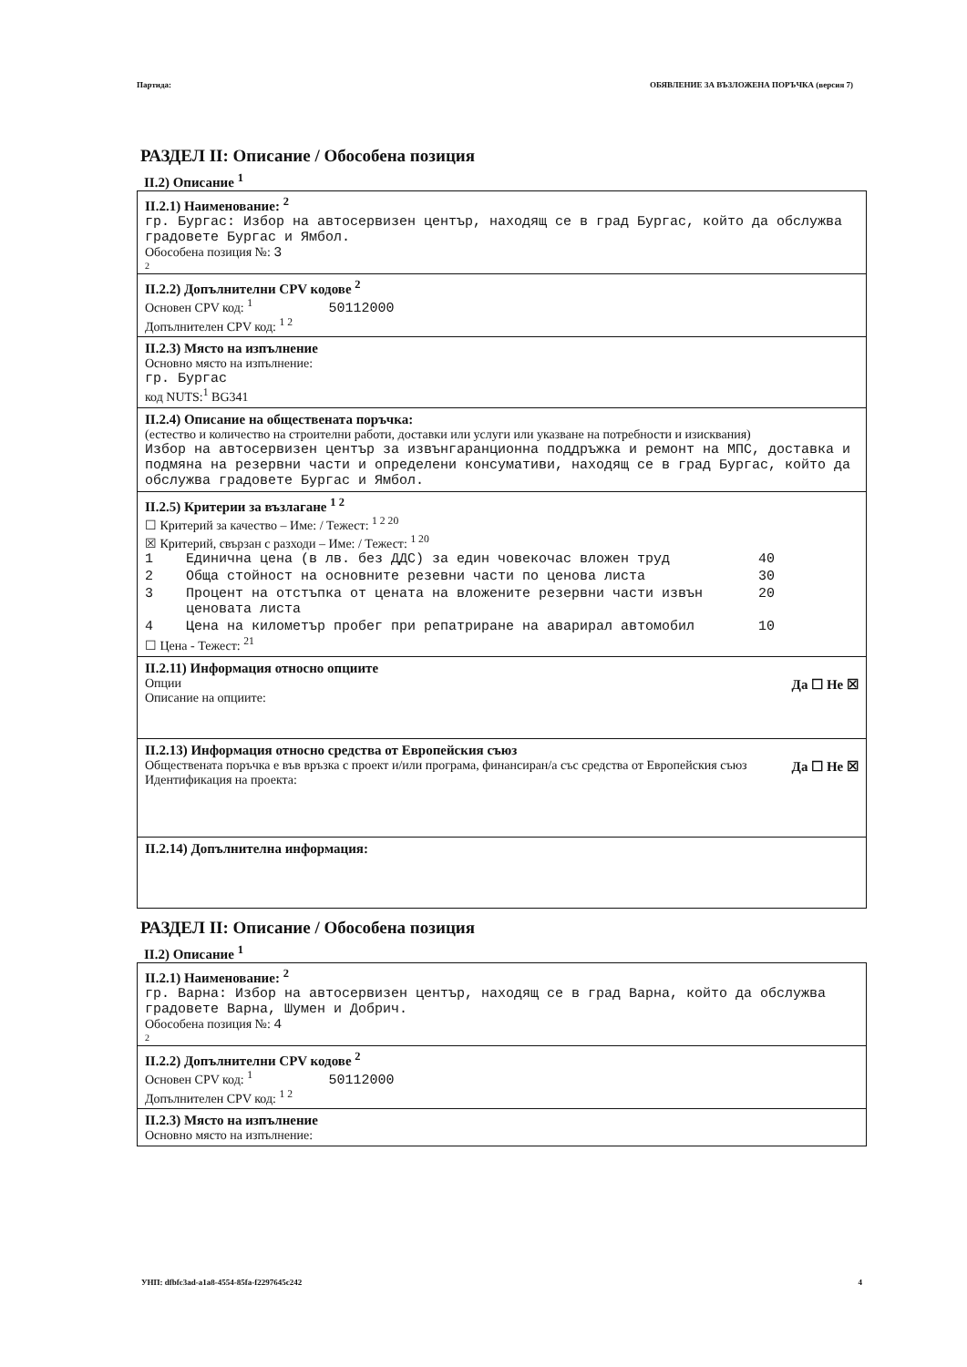Партида: ОБЯВЛЕНИЕ ЗА ВЪЗЛОЖЕНА ПОРЪЧКА (версия 7)
РАЗДЕЛ II: Описание / Обособена позиция
II.2) Описание <sup>1</sup>
II.2.1) Наименование: <sup>2</sup>
гр. Бургас: Избор на автосервизен център, находящ се в град Бургас, който да обслужва градовете Бургас и Ямбол.
Обособена позиция №: 3
2
II.2.2) Допълнителни CPV кодове <sup>2</sup>
Основен CPV код: <sup>1</sup> 50112000
Допълнителен CPV код: <sup>1 2</sup>
II.2.3) Място на изпълнение
Основно място на изпълнение:
гр. Бургас
код NUTS:<sup>1</sup> BG341
II.2.4) Описание на обществената поръчка:
(естество и количество на строителни работи, доставки или услуги или указване на потребности и изисквания)
Избор на автосервизен център за извънгаранционна поддръжка и ремонт на МПС, доставка и подмяна на резервни части и определени консумативи, находящ се в град Бургас, който да обслужва градовете Бургас и Ямбол.
II.2.5) Критерии за възлагане <sup>1 2</sup>
☐ Критерий за качество – Име: / Тежест: <sup>1 2 20</sup>
☒ Критерий, свързан с разходи – Име: / Тежест: <sup>1 20</sup>
| 1 | Единична цена (в лв. без ДДС) за един човекочас вложен труд | 40 |
| 2 | Обща стойност на основните резевни части по ценова листа | 30 |
| 3 | Процент на отстъпка от цената на вложените резервни части извън ценовата листа | 20 |
| 4 | Цена на километър пробег при репатриране на аварирал автомобил | 10 |
☐ Цена - Тежест: <sup>21</sup>
II.2.11) Информация относно опциите
Да ☐ Не ☒
Опции
Описание на опциите:
II.2.13) Информация относно средства от Европейския съюз
Да ☐ Не ☒
Обществената поръчка е във връзка с проект и/или програма, финансиран/а със средства от Европейския съюз
Идентификация на проекта:
II.2.14) Допълнителна информация:
РАЗДЕЛ II: Описание / Обособена позиция
II.2) Описание <sup>1</sup>
II.2.1) Наименование: <sup>2</sup>
гр. Варна: Избор на автосервизен център, находящ се в град Варна, който да обслужва градовете Варна, Шумен и Добрич.
Обособена позиция №: 4
2
II.2.2) Допълнителни CPV кодове <sup>2</sup>
Основен CPV код: <sup>1</sup> 50112000
Допълнителен CPV код: <sup>1 2</sup>
II.2.3) Място на изпълнение
Основно място на изпълнение:
УНП: dfbfc3ad-a1a8-4554-85fa-f2297645c242 4